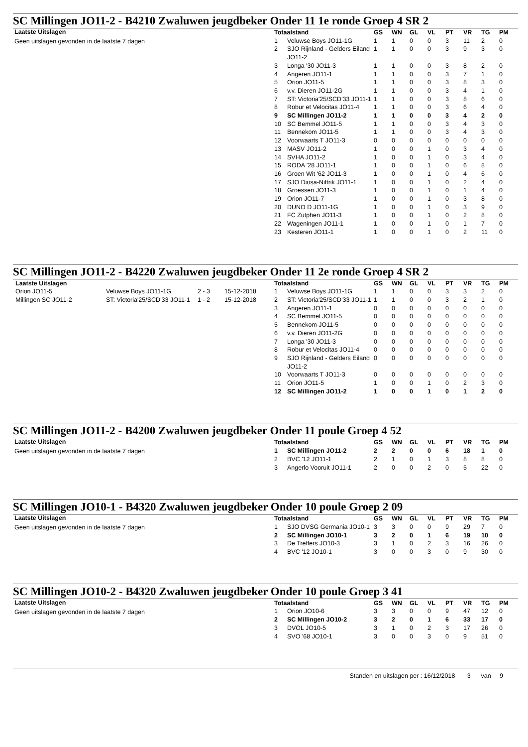SC Millingen JO11-2 - B4210 Zwaluwen jeugdbeker Onder 11 1e ronde Groep 4 SR 2
Laatste Uitslagen
Geen uitslagen gevonden in de laatste 7 dagen
| Totaalstand | | GS | WN | GL | VL | PT | VR | TG | PM |
| --- | --- | --- | --- | --- | --- | --- | --- | --- | --- |
| 1 | Veluwse Boys JO11-1G | 1 | 1 | 0 | 0 | 3 | 11 | 2 | 0 |
| 2 | SJO Rijnland - Gelders Eiland JO11-2 | 1 | 1 | 0 | 0 | 3 | 9 | 3 | 0 |
| 3 | Longa '30 JO11-3 | 1 | 1 | 0 | 0 | 3 | 8 | 2 | 0 |
| 4 | Angeren JO11-1 | 1 | 1 | 0 | 0 | 3 | 7 | 1 | 0 |
| 5 | Orion JO11-5 | 1 | 1 | 0 | 0 | 3 | 8 | 3 | 0 |
| 6 | v.v. Dieren JO11-2G | 1 | 1 | 0 | 0 | 3 | 4 | 1 | 0 |
| 7 | ST: Victoria'25/SCD'33 JO11-1 | 1 | 1 | 0 | 0 | 3 | 8 | 6 | 0 |
| 8 | Robur et Velocitas JO11-4 | 1 | 1 | 0 | 0 | 3 | 6 | 4 | 0 |
| 9 | SC Millingen JO11-2 | 1 | 1 | 0 | 0 | 3 | 4 | 2 | 0 |
| 10 | SC Bemmel JO11-5 | 1 | 1 | 0 | 0 | 3 | 4 | 3 | 0 |
| 11 | Bennekom JO11-5 | 1 | 1 | 0 | 0 | 3 | 4 | 3 | 0 |
| 12 | Voorwaarts T JO11-3 | 0 | 0 | 0 | 0 | 0 | 0 | 0 | 0 |
| 13 | MASV JO11-2 | 1 | 0 | 0 | 1 | 0 | 3 | 4 | 0 |
| 14 | SVHA JO11-2 | 1 | 0 | 0 | 1 | 0 | 3 | 4 | 0 |
| 15 | RODA '28 JO11-1 | 1 | 0 | 0 | 1 | 0 | 6 | 8 | 0 |
| 16 | Groen Wit '62 JO11-3 | 1 | 0 | 0 | 1 | 0 | 4 | 6 | 0 |
| 17 | SJO Diosa-Niftrik JO11-1 | 1 | 0 | 0 | 1 | 0 | 2 | 4 | 0 |
| 18 | Groessen JO11-3 | 1 | 0 | 0 | 1 | 0 | 1 | 4 | 0 |
| 19 | Orion JO11-7 | 1 | 0 | 0 | 1 | 0 | 3 | 8 | 0 |
| 20 | DUNO D JO11-1G | 1 | 0 | 0 | 1 | 0 | 3 | 9 | 0 |
| 21 | FC Zutphen JO11-3 | 1 | 0 | 0 | 1 | 0 | 2 | 8 | 0 |
| 22 | Wageningen JO11-1 | 1 | 0 | 0 | 1 | 0 | 1 | 7 | 0 |
| 23 | Kesteren JO11-1 | 1 | 0 | 0 | 1 | 0 | 2 | 11 | 0 |
SC Millingen JO11-2 - B4220 Zwaluwen jeugdbeker Onder 11 2e ronde Groep 4 SR 2
| Laatste Uitslagen | | | |
| --- | --- | --- | --- |
| Orion JO11-5 | Veluwse Boys JO11-1G | 2 - 3 | 15-12-2018 |
| Millingen SC JO11-2 | ST: Victoria'25/SCD'33 JO11-1 | 1 - 2 | 15-12-2018 |
| Totaalstand | | GS | WN | GL | VL | PT | VR | TG | PM |
| --- | --- | --- | --- | --- | --- | --- | --- | --- | --- |
| 1 | Veluwse Boys JO11-1G | 1 | 1 | 0 | 0 | 3 | 3 | 2 | 0 |
| 2 | ST: Victoria'25/SCD'33 JO11-1 | 1 | 1 | 0 | 0 | 3 | 2 | 1 | 0 |
| 3 | Angeren JO11-1 | 0 | 0 | 0 | 0 | 0 | 0 | 0 | 0 |
| 4 | SC Bemmel JO11-5 | 0 | 0 | 0 | 0 | 0 | 0 | 0 | 0 |
| 5 | Bennekom JO11-5 | 0 | 0 | 0 | 0 | 0 | 0 | 0 | 0 |
| 6 | v.v. Dieren JO11-2G | 0 | 0 | 0 | 0 | 0 | 0 | 0 | 0 |
| 7 | Longa '30 JO11-3 | 0 | 0 | 0 | 0 | 0 | 0 | 0 | 0 |
| 8 | Robur et Velocitas JO11-4 | 0 | 0 | 0 | 0 | 0 | 0 | 0 | 0 |
| 9 | SJO Rijnland - Gelders Eiland JO11-2 | 0 | 0 | 0 | 0 | 0 | 0 | 0 | 0 |
| 10 | Voorwaarts T JO11-3 | 0 | 0 | 0 | 0 | 0 | 0 | 0 | 0 |
| 11 | Orion JO11-5 | 1 | 0 | 0 | 1 | 0 | 2 | 3 | 0 |
| 12 | SC Millingen JO11-2 | 1 | 0 | 0 | 1 | 0 | 1 | 2 | 0 |
SC Millingen JO11-2 - B4200 Zwaluwen jeugdbeker Onder 11 poule Groep 4 52
Laatste Uitslagen
Geen uitslagen gevonden in de laatste 7 dagen
| Totaalstand | | GS | WN | GL | VL | PT | VR | TG | PM |
| --- | --- | --- | --- | --- | --- | --- | --- | --- | --- |
| 1 | SC Millingen JO11-2 | 2 | 2 | 0 | 0 | 6 | 18 | 1 | 0 |
| 2 | BVC '12 JO11-1 | 2 | 1 | 0 | 1 | 3 | 8 | 8 | 0 |
| 3 | Angerlo Vooruit JO11-1 | 2 | 0 | 0 | 2 | 0 | 5 | 22 | 0 |
SC Millingen JO10-1 - B4320 Zwaluwen jeugdbeker Onder 10 poule Groep 2 09
Laatste Uitslagen
Geen uitslagen gevonden in de laatste 7 dagen
| Totaalstand | | GS | WN | GL | VL | PT | VR | TG | PM |
| --- | --- | --- | --- | --- | --- | --- | --- | --- | --- |
| 1 | SJO DVSG Germania JO10-1 | 3 | 3 | 0 | 0 | 9 | 29 | 7 | 0 |
| 2 | SC Millingen JO10-1 | 3 | 2 | 0 | 1 | 6 | 19 | 10 | 0 |
| 3 | De Treffers JO10-3 | 3 | 1 | 0 | 2 | 3 | 16 | 26 | 0 |
| 4 | BVC '12 JO10-1 | 3 | 0 | 0 | 3 | 0 | 9 | 30 | 0 |
SC Millingen JO10-2 - B4320 Zwaluwen jeugdbeker Onder 10 poule Groep 3 41
Laatste Uitslagen
Geen uitslagen gevonden in de laatste 7 dagen
| Totaalstand | | GS | WN | GL | VL | PT | VR | TG | PM |
| --- | --- | --- | --- | --- | --- | --- | --- | --- | --- |
| 1 | Orion JO10-6 | 3 | 3 | 0 | 0 | 9 | 47 | 12 | 0 |
| 2 | SC Millingen JO10-2 | 3 | 2 | 0 | 1 | 6 | 33 | 17 | 0 |
| 3 | DVOL JO10-5 | 3 | 1 | 0 | 2 | 3 | 17 | 26 | 0 |
| 4 | SVO '68 JO10-1 | 3 | 0 | 0 | 3 | 0 | 9 | 51 | 0 |
Standen en uitslagen per : 16/12/2018 3 van 9